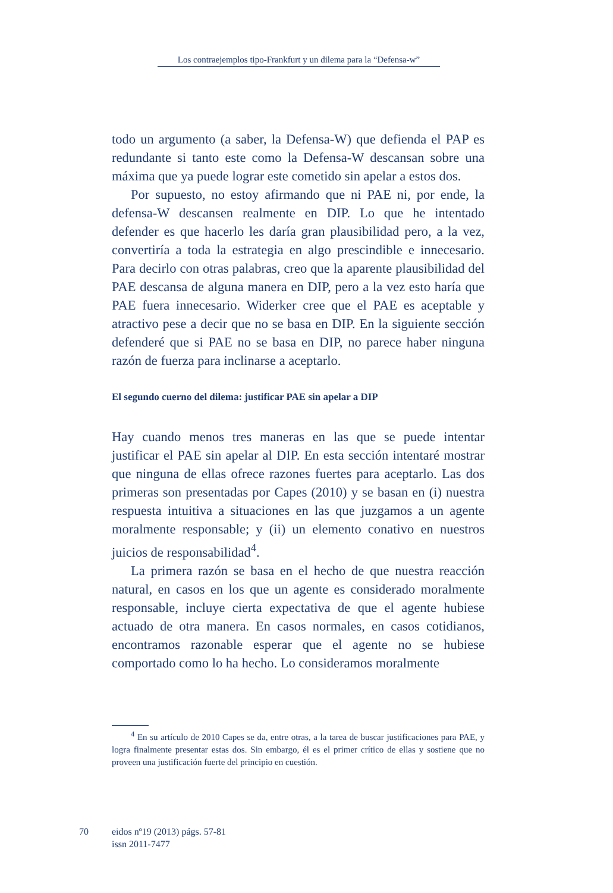Los contraejemplos tipo-Frankfurt y un dilema para la “Defensa-w”
todo un argumento (a saber, la Defensa-W) que defienda el PAP es redundante si tanto este como la Defensa-W descansan sobre una máxima que ya puede lograr este cometido sin apelar a estos dos.
Por supuesto, no estoy afirmando que ni PAE ni, por ende, la defensa-W descansen realmente en DIP. Lo que he intentado defender es que hacerlo les daría gran plausibilidad pero, a la vez, convertiría a toda la estrategia en algo prescindible e innecesario. Para decirlo con otras palabras, creo que la aparente plausibilidad del PAE descansa de alguna manera en DIP, pero a la vez esto haría que PAE fuera innecesario. Widerker cree que el PAE es aceptable y atractivo pese a decir que no se basa en DIP. En la siguiente sección defenderé que si PAE no se basa en DIP, no parece haber ninguna razón de fuerza para inclinarse a aceptarlo.
El segundo cuerno del dilema: justificar PAE sin apelar a DIP
Hay cuando menos tres maneras en las que se puede intentar justificar el PAE sin apelar al DIP. En esta sección intentaré mostrar que ninguna de ellas ofrece razones fuertes para aceptarlo. Las dos primeras son presentadas por Capes (2010) y se basan en (i) nuestra respuesta intuitiva a situaciones en las que juzgamos a un agente moralmente responsable; y (ii) un elemento conativo en nuestros juicios de responsabilidad<sup>4</sup>.
La primera razón se basa en el hecho de que nuestra reacción natural, en casos en los que un agente es considerado moralmente responsable, incluye cierta expectativa de que el agente hubiese actuado de otra manera. En casos normales, en casos cotidianos, encontramos razonable esperar que el agente no se hubiese comportado como lo ha hecho. Lo consideramos moralmente
<sup>4</sup> En su artículo de 2010 Capes se da, entre otras, a la tarea de buscar justificaciones para PAE, y logra finalmente presentar estas dos. Sin embargo, él es el primer crítico de ellas y sostiene que no proveen una justificación fuerte del principio en cuestión.
70 eidos nº19 (2013) págs. 57-81
issn 2011-7477